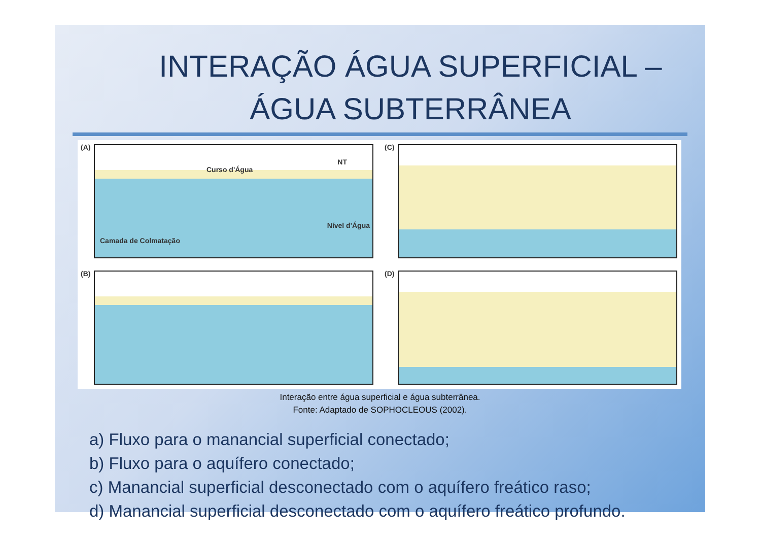INTERAÇÃO ÁGUA SUPERFICIAL –
ÁGUA SUBTERRÂNEA
(A)
Curso d'Água
NT
Nível d'Água
Camada de Colmatação
(C)
(B)
(D)
Interação entre água superficial e água subterrânea.
Fonte: Adaptado de SOPHOCLEOUS (2002).
a) Fluxo para o manancial superficial conectado;
b) Fluxo para o aquífero conectado;
c) Manancial superficial desconectado com o aquífero freático raso;
d) Manancial superficial desconectado com o aquífero freático profundo.